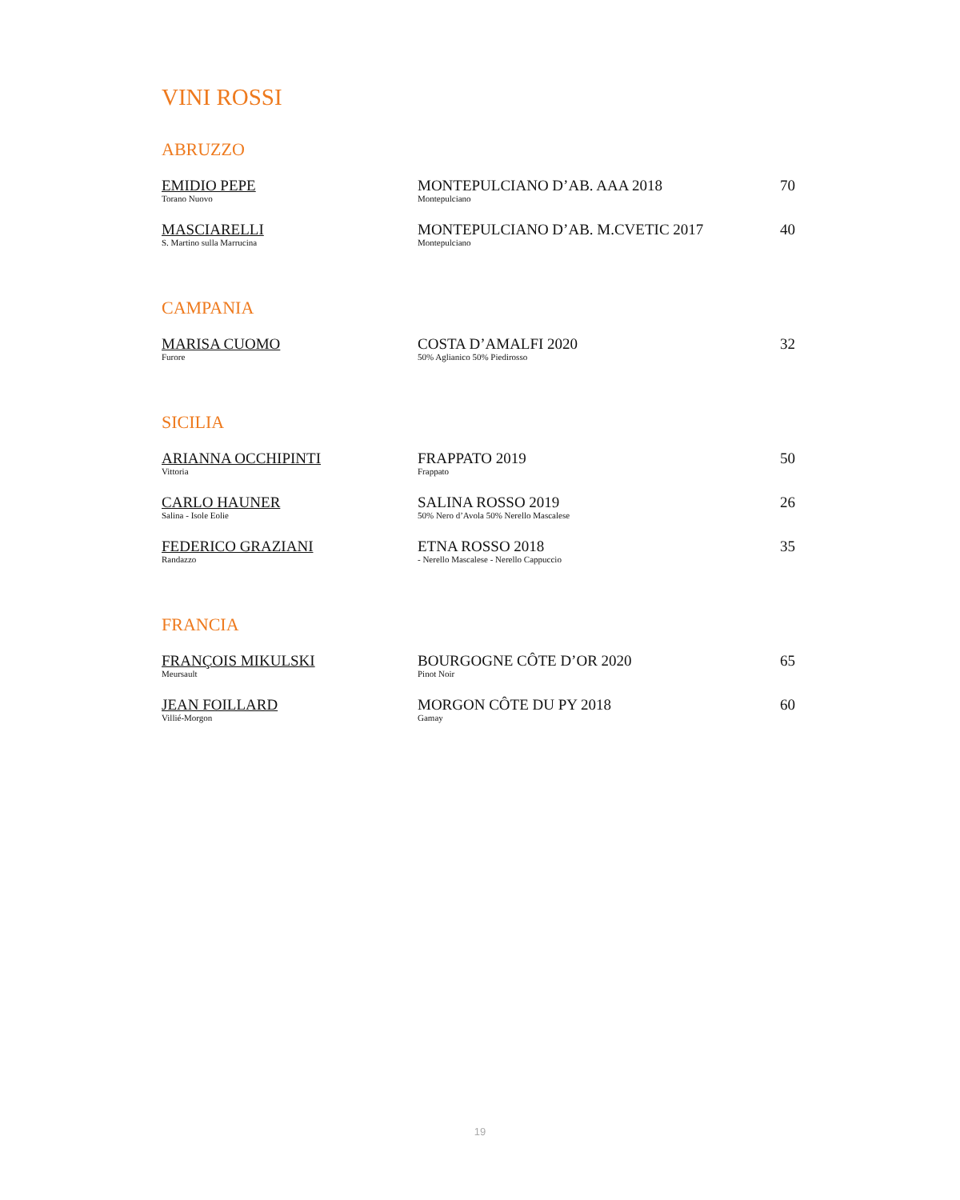VINI ROSSI
ABRUZZO
| EMIDIO PEPE Torano Nuovo | MONTEPULCIANO D’AB. AAA 2018 Montepulciano | 70 |
| MASCIARELLI S. Martino sulla Marrucina | MONTEPULCIANO D’AB. M.CVETIC 2017 Montepulciano | 40 |
CAMPANIA
| MARISA CUOMO Furore | COSTA D’AMALFI 2020 50% Aglianico 50% Piedirosso | 32 |
SICILIA
| ARIANNA OCCHIPINTI Vittoria | FRAPPATO 2019 Frappato | 50 |
| CARLO HAUNER Salina - Isole Eolie | SALINA ROSSO 2019 50% Nero d’Avola 50% Nerello Mascalese | 26 |
| FEDERICO GRAZIANI Randazzo | ETNA ROSSO 2018 - Nerello Mascalese - Nerello Cappuccio | 35 |
FRANCIA
| FRANÇOIS MIKULSKI Meursault | BOURGOGNE CÔTE D’OR 2020 Pinot Noir | 65 |
| JEAN FOILLARD Villié-Morgon | MORGON CÔTE DU PY 2018 Gamay | 60 |
19